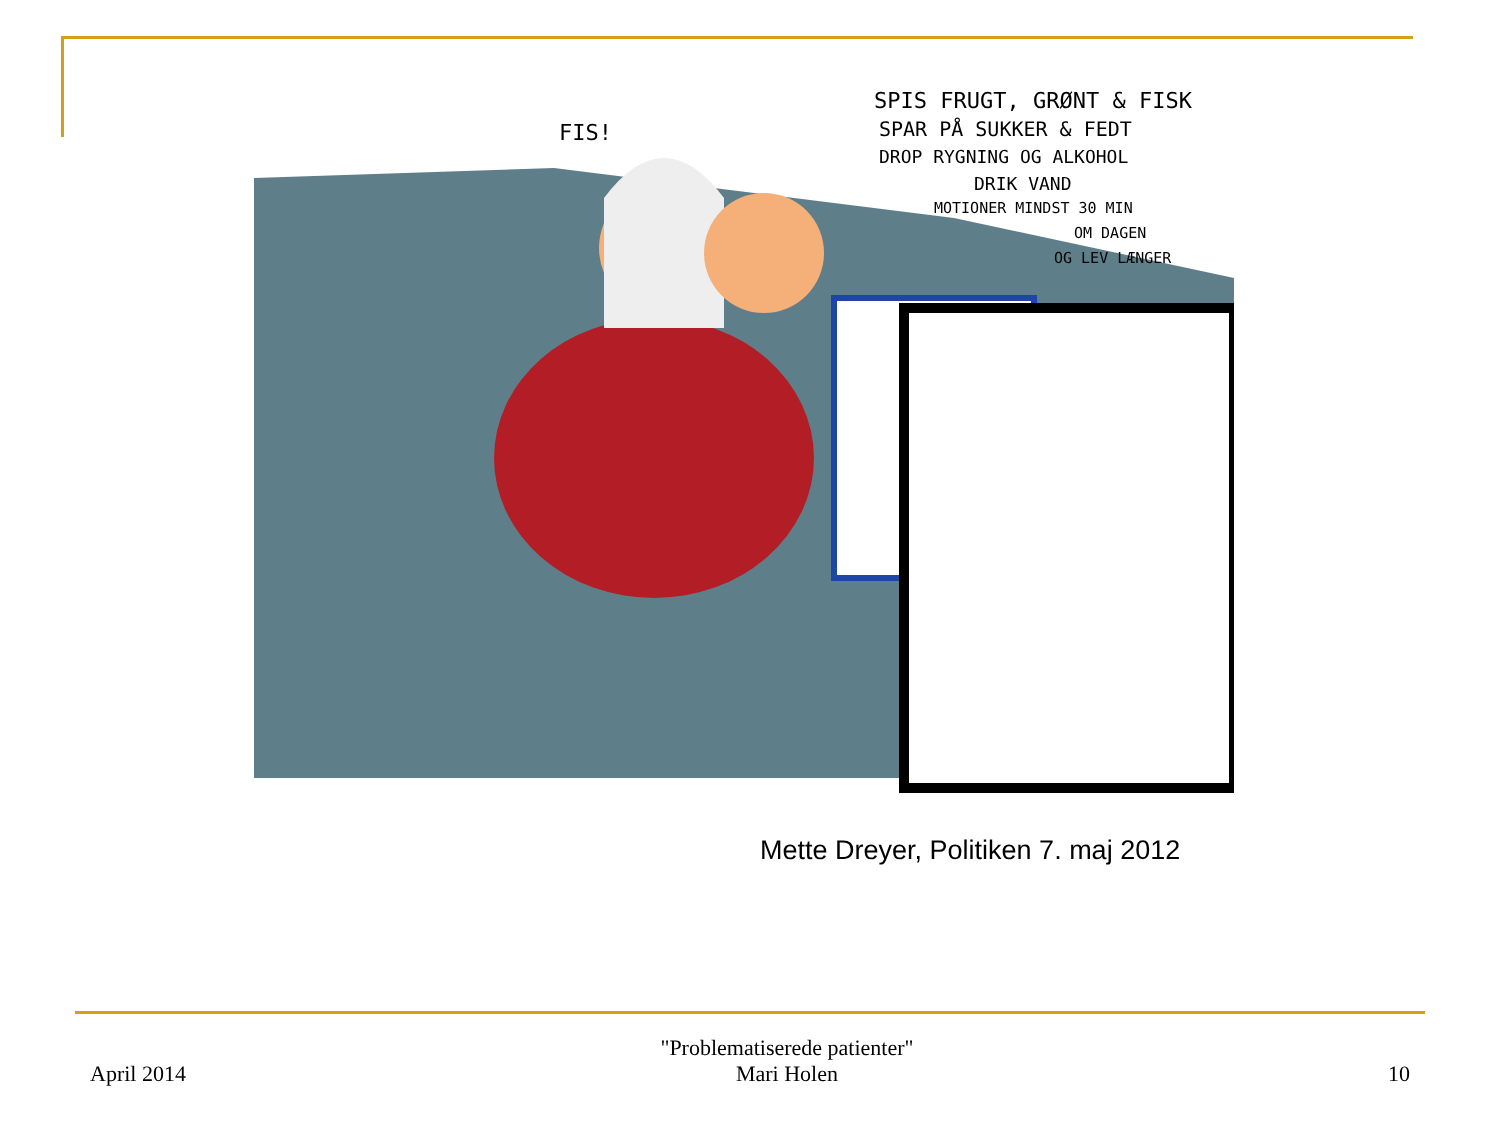SPIS FRUGT, GRØNT & FISK
SPAR PÅ SUKKER & FEDT
DROP RYGNING OG ALKOHOL
DRIK VAND
MOTIONER MINDST 30 MIN
OM DAGEN
OG LEV LÆNGER
FIS!
Mette Dreyer, Politiken 7. maj 2012
April 2014
"Problematiserede patienter"
Mari Holen
10